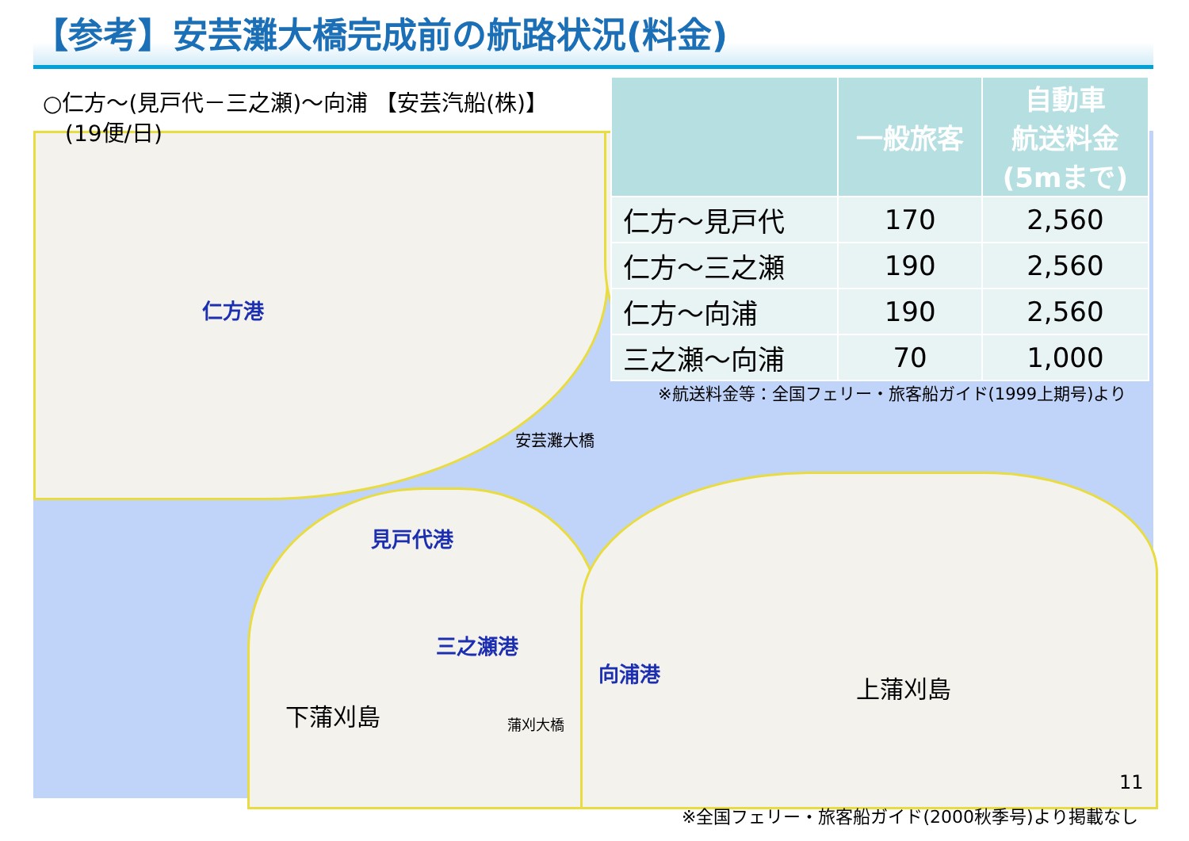【参考】安芸灘大橋完成前の航路状況(料金)
○仁方～(見戸代－三之瀬)～向浦 【安芸汽船(株)】
　(19便/日)
| | 一般旅客 | 自動車 航送料金 (5mまで) |
| --- | --- | --- |
| 仁方～見戸代 | 170 | 2,560 |
| 仁方～三之瀬 | 190 | 2,560 |
| 仁方～向浦 | 190 | 2,560 |
| 三之瀬～向浦 | 70 | 1,000 |
※航送料金等：全国フェリー・旅客船ガイド(1999上期号)より
仁方港
安芸灘大橋
見戸代港
三之瀬港
向浦港
下蒲刈島
上蒲刈島
蒲刈大橋
11
※全国フェリー・旅客船ガイド(2000秋季号)より掲載なし